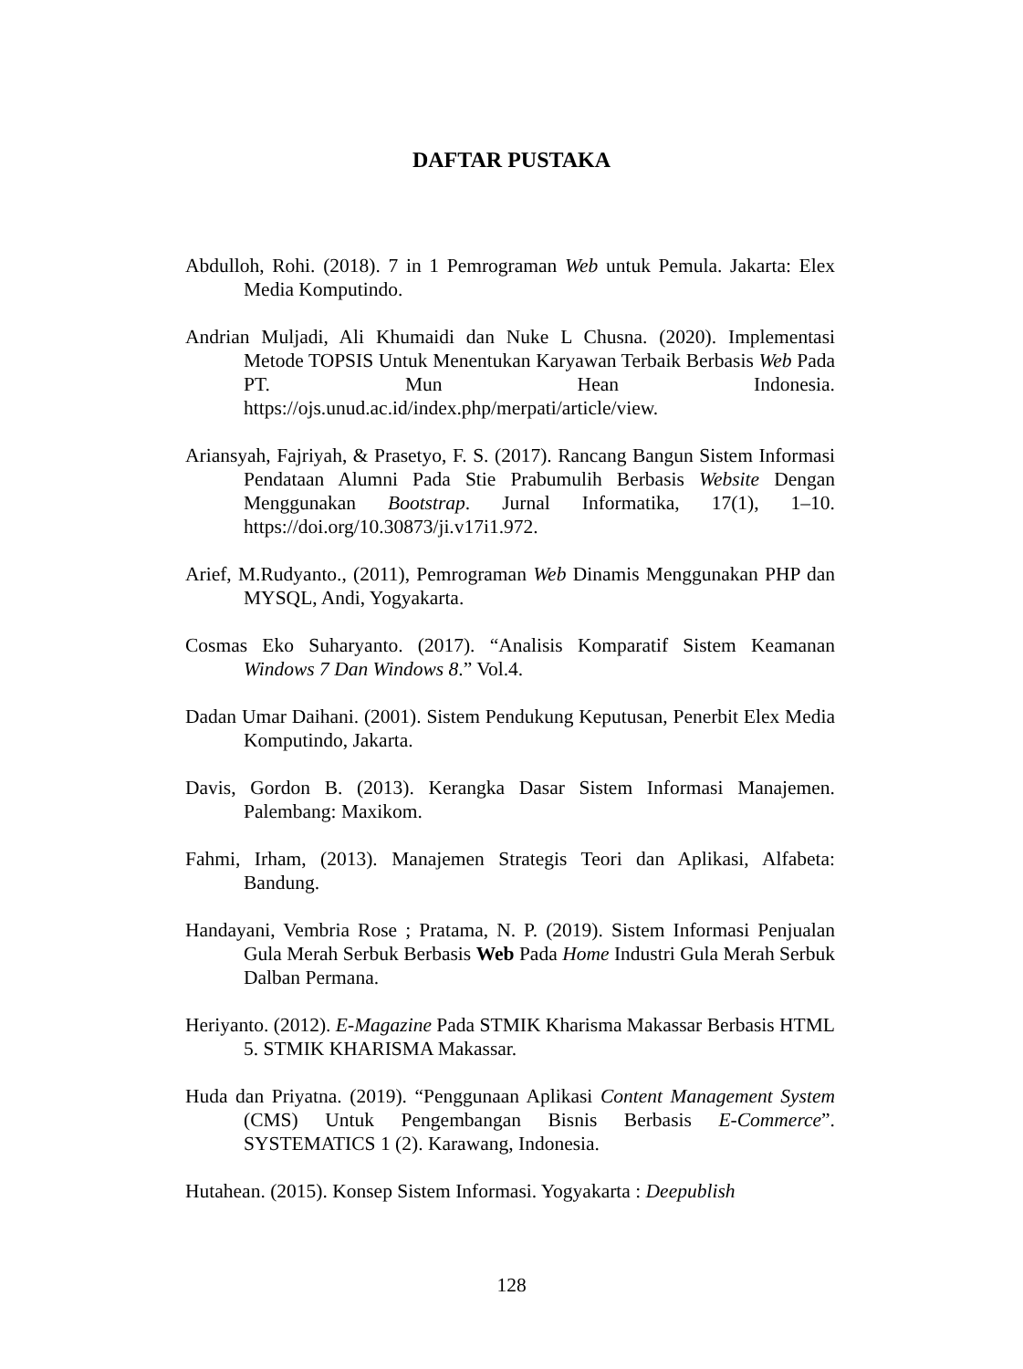DAFTAR PUSTAKA
Abdulloh, Rohi. (2018). 7 in 1 Pemrograman Web untuk Pemula. Jakarta: Elex Media Komputindo.
Andrian Muljadi, Ali Khumaidi dan Nuke L Chusna. (2020). Implementasi Metode TOPSIS Untuk Menentukan Karyawan Terbaik Berbasis Web Pada PT. Mun Hean Indonesia. https://ojs.unud.ac.id/index.php/merpati/article/view.
Ariansyah, Fajriyah, & Prasetyo, F. S. (2017). Rancang Bangun Sistem Informasi Pendataan Alumni Pada Stie Prabumulih Berbasis Website Dengan Menggunakan Bootstrap. Jurnal Informatika, 17(1), 1–10. https://doi.org/10.30873/ji.v17i1.972.
Arief, M.Rudyanto., (2011), Pemrograman Web Dinamis Menggunakan PHP dan MYSQL, Andi, Yogyakarta.
Cosmas Eko Suharyanto. (2017). “Analisis Komparatif Sistem Keamanan Windows 7 Dan Windows 8.” Vol.4.
Dadan Umar Daihani. (2001). Sistem Pendukung Keputusan, Penerbit Elex Media Komputindo, Jakarta.
Davis, Gordon B. (2013). Kerangka Dasar Sistem Informasi Manajemen. Palembang: Maxikom.
Fahmi, Irham, (2013). Manajemen Strategis Teori dan Aplikasi, Alfabeta: Bandung.
Handayani, Vembria Rose ; Pratama, N. P. (2019). Sistem Informasi Penjualan Gula Merah Serbuk Berbasis Web Pada Home Industri Gula Merah Serbuk Dalban Permana.
Heriyanto. (2012). E-Magazine Pada STMIK Kharisma Makassar Berbasis HTML 5. STMIK KHARISMA Makassar.
Huda dan Priyatna. (2019). “Penggunaan Aplikasi Content Management System (CMS) Untuk Pengembangan Bisnis Berbasis E-Commerce”. SYSTEMATICS 1 (2). Karawang, Indonesia.
Hutahean. (2015). Konsep Sistem Informasi. Yogyakarta : Deepublish
128